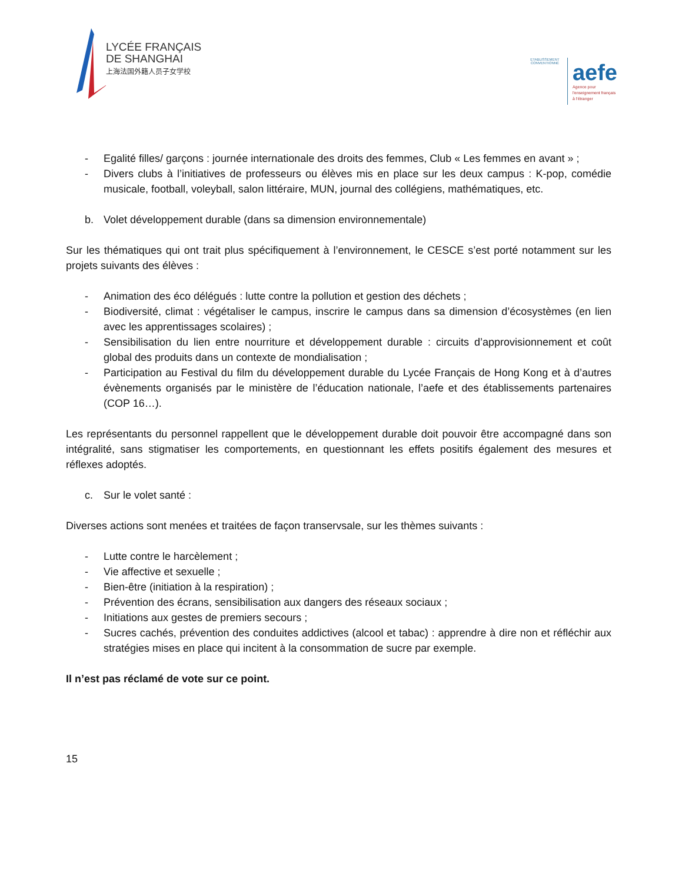LYCÉE FRANÇAIS
DE SHANGHAI
上海法国外籍人员子女学校
ETABLISSEMENT CONVENTIONNÉ
aefe
Agence pour
l'enseignement français
à l'étranger
- Egalité filles/ garçons : journée internationale des droits des femmes, Club « Les femmes en avant » ;
- Divers clubs à l’initiatives de professeurs ou élèves mis en place sur les deux campus : K-pop, comédie musicale, football, voleyball, salon littéraire, MUN, journal des collégiens, mathématiques, etc.
b. Volet développement durable (dans sa dimension environnementale)
Sur les thématiques qui ont trait plus spécifiquement à l’environnement, le CESCE s’est porté notamment sur les projets suivants des élèves :
- Animation des éco délégués : lutte contre la pollution et gestion des déchets ;
- Biodiversité, climat : végétaliser le campus, inscrire le campus dans sa dimension d’écosystèmes (en lien avec les apprentissages scolaires) ;
- Sensibilisation du lien entre nourriture et développement durable : circuits d’approvisionnement et coût global des produits dans un contexte de mondialisation ;
- Participation au Festival du film du développement durable du Lycée Français de Hong Kong et à d’autres évènements organisés par le ministère de l’éducation nationale, l’aefe et des établissements partenaires (COP 16…).
Les représentants du personnel rappellent que le développement durable doit pouvoir être accompagné dans son intégralité, sans stigmatiser les comportements, en questionnant les effets positifs également des mesures et réflexes adoptés.
c. Sur le volet santé :
Diverses actions sont menées et traitées de façon transervsale, sur les thèmes suivants :
- Lutte contre le harcèlement ;
- Vie affective et sexuelle ;
- Bien-être (initiation à la respiration) ;
- Prévention des écrans, sensibilisation aux dangers des réseaux sociaux ;
- Initiations aux gestes de premiers secours ;
- Sucres cachés, prévention des conduites addictives (alcool et tabac) : apprendre à dire non et réfléchir aux stratégies mises en place qui incitent à la consommation de sucre par exemple.
Il n’est pas réclamé de vote sur ce point.
15